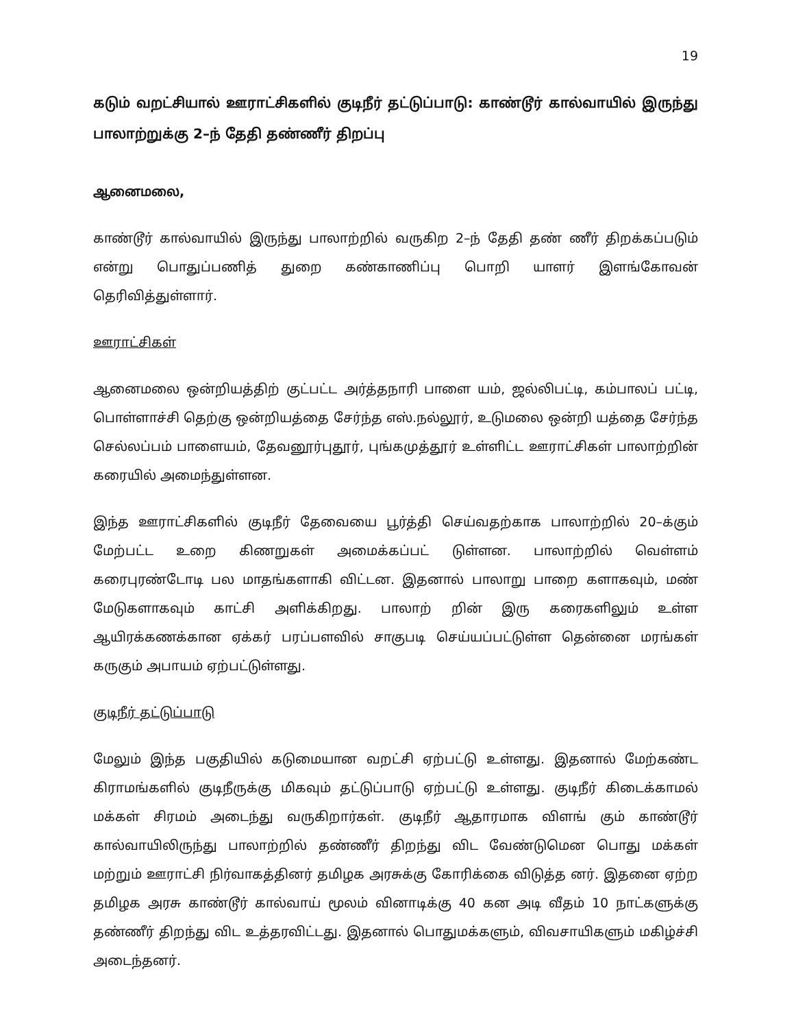19
கடும் வறட்சியால் ஊராட்சிகளில் குடிநீர் தட்டுப்பாடு: காண்டூர் கால்வாயில் இருந்து பாலாற்றுக்கு 2–ந் தேதி தண்ணீர் திறப்பு
ஆனைமலை,
காண்டூர் கால்வாயில் இருந்து பாலாற்றில் வருகிற 2–ந் தேதி தண் ணீர் திறக்கப்படும் என்று பொதுப்பணித் துறை கண்காணிப்பு பொறி யாளர் இளங்கோவன் தெரிவித்துள்ளார்.
ஊராட்சிகள்
ஆனைமலை ஒன்றியத்திற் குட்பட்ட அர்த்தநாரி பாளை யம், ஜல்லிபட்டி, கம்பாலப் பட்டி, பொள்ளாச்சி தெற்கு ஒன்றியத்தை சேர்ந்த எஸ்.நல்லூர், உடுமலை ஒன்றி யத்தை சேர்ந்த செல்லப்பம் பாளையம், தேவனூர்புதூர், புங்கமுத்தூர் உள்ளிட்ட ஊராட்சிகள் பாலாற்றின் கரையில் அமைந்துள்ளன.
இந்த ஊராட்சிகளில் குடிநீர் தேவையை பூர்த்தி செய்வதற்காக பாலாற்றில் 20–க்கும் மேற்பட்ட உறை கிணறுகள் அமைக்கப்பட் டுள்ளன. பாலாற்றில் வெள்ளம் கரைபுரண்டோடி பல மாதங்களாகி விட்டன. இதனால் பாலாறு பாறை களாகவும், மண் மேடுகளாகவும் காட்சி அளிக்கிறது. பாலாற் றின் இரு கரைகளிலும் உள்ள ஆயிரக்கணக்கான ஏக்கர் பரப்பளவில் சாகுபடி செய்யப்பட்டுள்ள தென்னை மரங்கள் கருகும் அபாயம் ஏற்பட்டுள்ளது.
குடிநீர் தட்டுப்பாடு
மேலும் இந்த பகுதியில் கடுமையான வறட்சி ஏற்பட்டு உள்ளது. இதனால் மேற்கண்ட கிராமங்களில் குடிநீருக்கு மிகவும் தட்டுப்பாடு ஏற்பட்டு உள்ளது. குடிநீர் கிடைக்காமல் மக்கள் சிரமம் அடைந்து வருகிறார்கள். குடிநீர் ஆதாரமாக விளங் கும் காண்டூர் கால்வாயிலிருந்து பாலாற்றில் தண்ணீர் திறந்து விட வேண்டுமென பொது மக்கள் மற்றும் ஊராட்சி நிர்வாகத்தினர் தமிழக அரசுக்கு கோரிக்கை விடுத்த னர். இதனை ஏற்ற தமிழக அரசு காண்டூர் கால்வாய் மூலம் வினாடிக்கு 40 கன அடி வீதம் 10 நாட்களுக்கு தண்ணீர் திறந்து விட உத்தரவிட்டது. இதனால் பொதுமக்களும், விவசாயிகளும் மகிழ்ச்சி அடைந்தனர்.